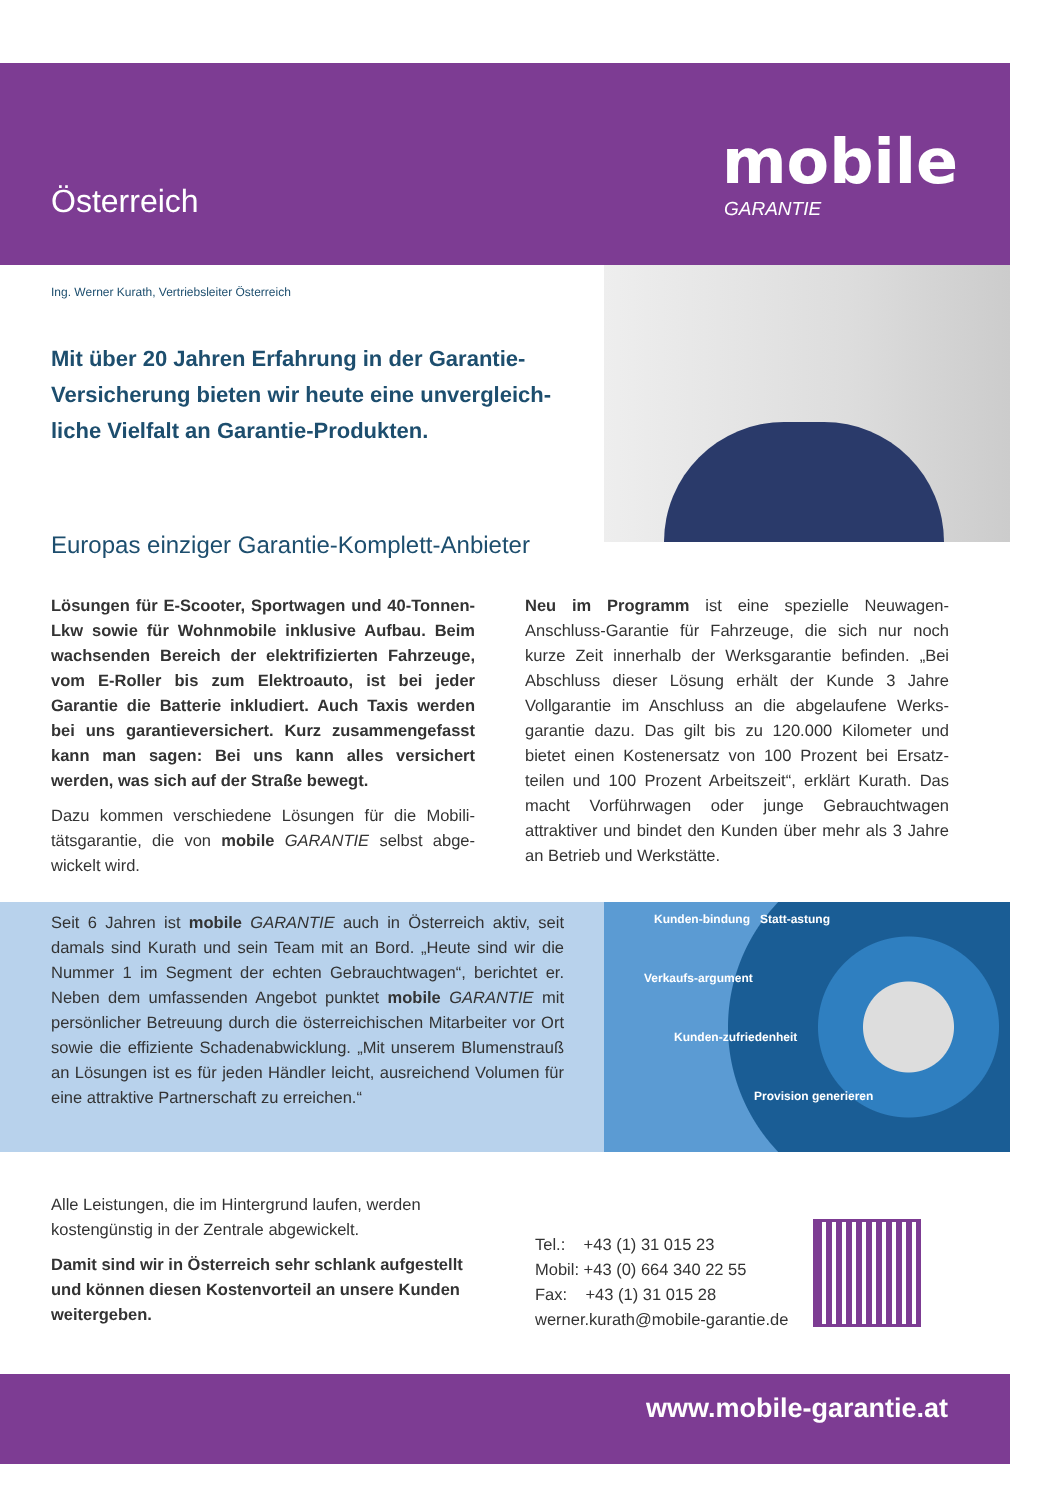Österreich
mobile
GARANTIE
Ing. Werner Kurath, Vertriebsleiter Österreich
Mit über 20 Jahren Erfahrung in der Garantie-Versicherung bieten wir heute eine unvergleich­liche Vielfalt an Garantie-Produkten.
Europas einziger Garantie-Komplett-Anbieter
Lösungen für E-Scooter, Sportwagen und 40-Ton­nen- Lkw sowie für Wohnmobile inklusive Aufbau. Beim wachsenden Bereich der elektrifizierten Fahrzeuge, vom E-Roller bis zum Elektroauto, ist bei jeder Garantie die Batterie inkludiert. Auch Taxis werden bei uns garantieversichert. Kurz zu­sammengefasst kann man sagen: Bei uns kann alles versichert werden, was sich auf der Straße bewegt.
Dazu kommen verschiedene Lösungen für die Mobili­tätsgarantie, die von mobile GARANTIE selbst abge­wickelt wird.
Neu im Programm ist eine spezielle Neuwagen-Anschluss-Garantie für Fahrzeuge, die sich nur noch kurze Zeit innerhalb der Werksgarantie befinden. „Bei Abschluss dieser Lösung erhält der Kunde 3 Jahre Vollgarantie im Anschluss an die abgelaufene Werks­garantie dazu. Das gilt bis zu 120.000 Kilometer und bietet einen Kostenersatz von 100 Prozent bei Ersatz­teilen und 100 Prozent Arbeitszeit“, erklärt Kurath. Das macht Vorführwagen oder junge Gebrauchtwagen attraktiver und bindet den Kunden über mehr als 3 Jahre an Betrieb und Werkstätte.
Seit 6 Jahren ist mobile GARANTIE auch in Österreich aktiv, seit damals sind Kurath und sein Team mit an Bord. „Heute sind wir die Nummer 1 im Segment der echten Gebrauchtwagen“, berichtet er. Neben dem umfassenden Angebot punktet mobile GARANTIE mit persönlicher Betreuung durch die österreichischen Mitarbeiter vor Ort sowie die effiziente Schadenabwicklung. „Mit unserem Blumenstrauß an Lösungen ist es für jeden Händler leicht, ausreichend Volumen für eine attraktive Partnerschaft zu erreichen.“
Kunden-bindung Statt-astung
Verkaufs-argument
Kunden-zufriedenheit
Provision generieren
Alle Leistungen, die im Hintergrund laufen, werden kostengünstig in der Zentrale abgewickelt.
Damit sind wir in Österreich sehr schlank aufge­stellt und können diesen Kostenvorteil an unsere Kunden weitergeben.
Tel.: +43 (1) 31 015 23
Mobil: +43 (0) 664 340 22 55
Fax: +43 (1) 31 015 28
werner.kurath@mobile-garantie.de
www.mobile-garantie.at